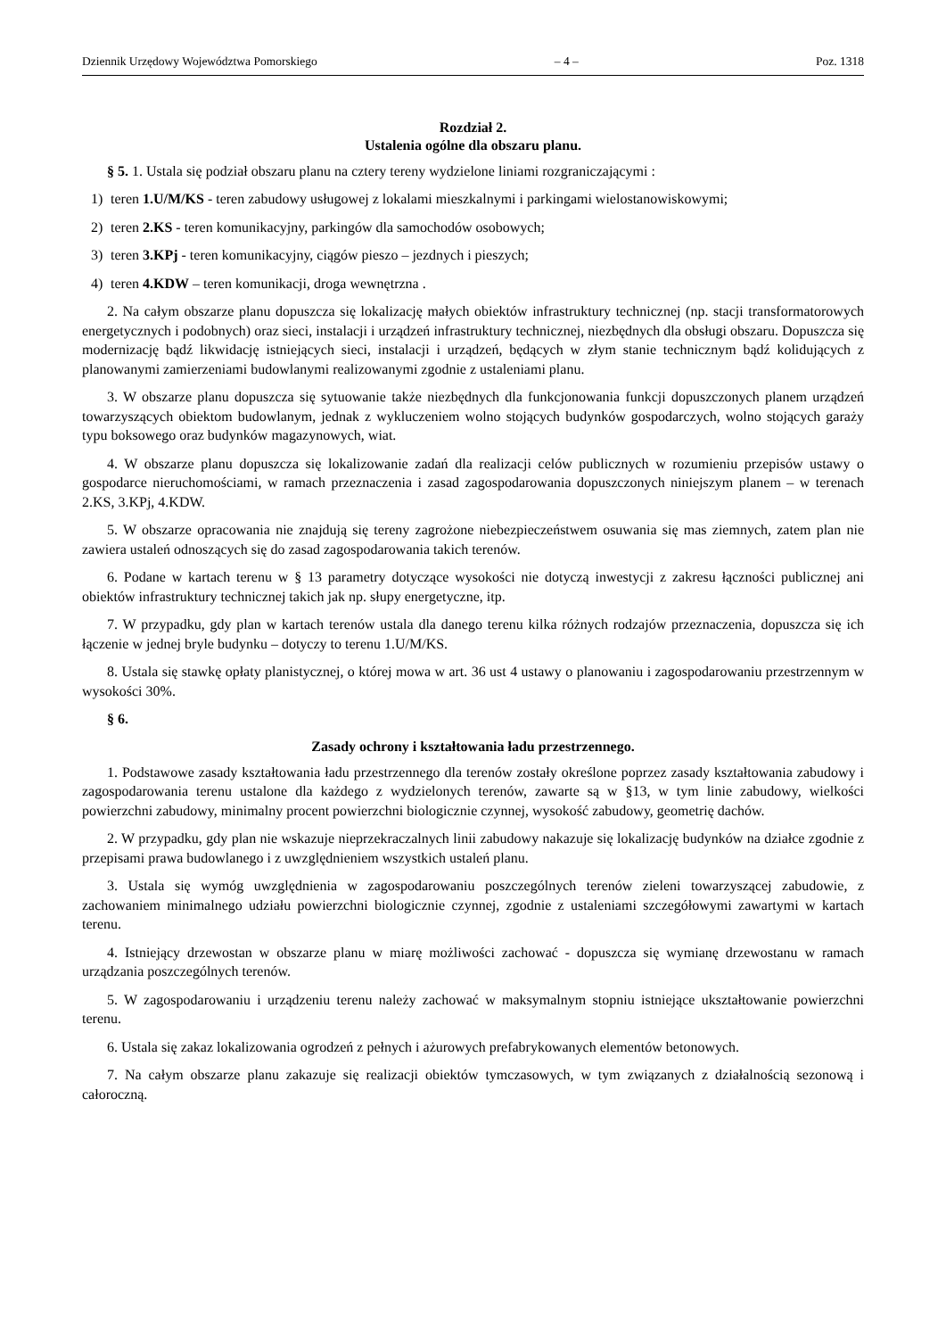Dziennik Urzędowy Województwa Pomorskiego – 4 – Poz. 1318
Rozdział 2.
Ustalenia ogólne dla obszaru planu.
§ 5. 1. Ustala się podział obszaru planu na cztery tereny wydzielone liniami rozgraniczającymi :
1) teren 1.U/M/KS - teren zabudowy usługowej z lokalami mieszkalnymi i parkingami wielostanowiskowymi;
2) teren 2.KS - teren komunikacyjny, parkingów dla samochodów osobowych;
3) teren 3.KPj - teren komunikacyjny, ciągów pieszo – jezdnych i pieszych;
4) teren 4.KDW – teren komunikacji, droga wewnętrzna .
2. Na całym obszarze planu dopuszcza się lokalizację małych obiektów infrastruktury technicznej (np. stacji transformatorowych energetycznych i podobnych) oraz sieci, instalacji i urządzeń infrastruktury technicznej, niezbędnych dla obsługi obszaru. Dopuszcza się modernizację bądź likwidację istniejących sieci, instalacji i urządzeń, będących w złym stanie technicznym bądź kolidujących z planowanymi zamierzeniami budowlanymi realizowanymi zgodnie z ustaleniami planu.
3. W obszarze planu dopuszcza się sytuowanie także niezbędnych dla funkcjonowania funkcji dopuszczonych planem urządzeń towarzyszących obiektom budowlanym, jednak z wykluczeniem wolno stojących budynków gospodarczych, wolno stojących garaży typu boksowego oraz budynków magazynowych, wiat.
4. W obszarze planu dopuszcza się lokalizowanie zadań dla realizacji celów publicznych w rozumieniu przepisów ustawy o gospodarce nieruchomościami, w ramach przeznaczenia i zasad zagospodarowania dopuszczonych niniejszym planem – w terenach 2.KS, 3.KPj, 4.KDW.
5. W obszarze opracowania nie znajdują się tereny zagrożone niebezpieczeństwem osuwania się mas ziemnych, zatem plan nie zawiera ustaleń odnoszących się do zasad zagospodarowania takich terenów.
6. Podane w kartach terenu w § 13 parametry dotyczące wysokości nie dotyczą inwestycji z zakresu łączności publicznej ani obiektów infrastruktury technicznej takich jak np. słupy energetyczne, itp.
7. W przypadku, gdy plan w kartach terenów ustala dla danego terenu kilka różnych rodzajów przeznaczenia, dopuszcza się ich łączenie w jednej bryle budynku – dotyczy to terenu 1.U/M/KS.
8. Ustala się stawkę opłaty planistycznej, o której mowa w art. 36 ust 4 ustawy o planowaniu i zagospodarowaniu przestrzennym w wysokości 30%.
§ 6.
Zasady ochrony i kształtowania ładu przestrzennego.
1. Podstawowe zasady kształtowania ładu przestrzennego dla terenów zostały określone poprzez zasady kształtowania zabudowy i zagospodarowania terenu ustalone dla każdego z wydzielonych terenów, zawarte są w §13, w tym linie zabudowy, wielkości powierzchni zabudowy, minimalny procent powierzchni biologicznie czynnej, wysokość zabudowy, geometrię dachów.
2. W przypadku, gdy plan nie wskazuje nieprzekraczalnych linii zabudowy nakazuje się lokalizację budynków na działce zgodnie z przepisami prawa budowlanego i z uwzględnieniem wszystkich ustaleń planu.
3. Ustala się wymóg uwzględnienia w zagospodarowaniu poszczególnych terenów zieleni towarzyszącej zabudowie, z zachowaniem minimalnego udziału powierzchni biologicznie czynnej, zgodnie z ustaleniami szczegółowymi zawartymi w kartach terenu.
4. Istniejący drzewostan w obszarze planu w miarę możliwości zachować - dopuszcza się wymianę drzewostanu w ramach urządzania poszczególnych terenów.
5. W zagospodarowaniu i urządzeniu terenu należy zachować w maksymalnym stopniu istniejące ukształtowanie powierzchni terenu.
6. Ustala się zakaz lokalizowania ogrodzeń z pełnych i ażurowych prefabrykowanych elementów betonowych.
7. Na całym obszarze planu zakazuje się realizacji obiektów tymczasowych, w tym związanych z działalnością sezonową i całoroczną.